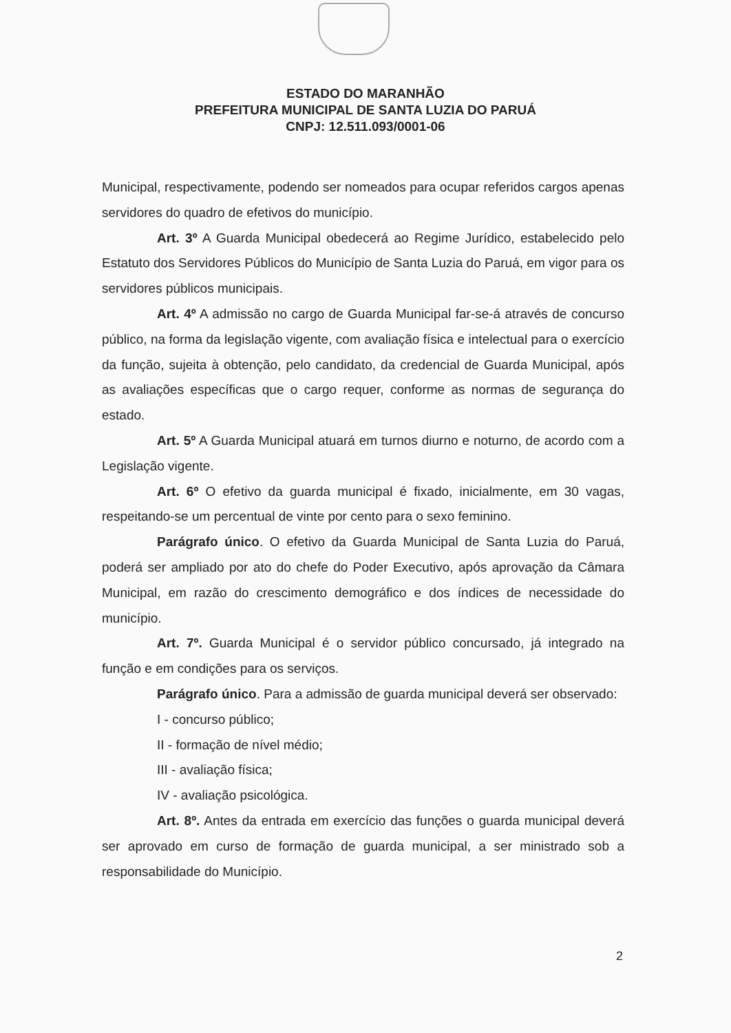ESTADO DO MARANHÃO
PREFEITURA MUNICIPAL DE SANTA LUZIA DO PARUÁ
CNPJ: 12.511.093/0001-06
Municipal, respectivamente, podendo ser nomeados para ocupar referidos cargos apenas servidores do quadro de efetivos do município.
Art. 3º A Guarda Municipal obedecerá ao Regime Jurídico, estabelecido pelo Estatuto dos Servidores Públicos do Município de Santa Luzia do Paruá, em vigor para os servidores públicos municipais.
Art. 4º A admissão no cargo de Guarda Municipal far-se-á através de concurso público, na forma da legislação vigente, com avaliação física e intelectual para o exercício da função, sujeita à obtenção, pelo candidato, da credencial de Guarda Municipal, após as avaliações específicas que o cargo requer, conforme as normas de segurança do estado.
Art. 5º A Guarda Municipal atuará em turnos diurno e noturno, de acordo com a Legislação vigente.
Art. 6º O efetivo da guarda municipal é fixado, inicialmente, em 30 vagas, respeitando-se um percentual de vinte por cento para o sexo feminino.
Parágrafo único. O efetivo da Guarda Municipal de Santa Luzia do Paruá, poderá ser ampliado por ato do chefe do Poder Executivo, após aprovação da Câmara Municipal, em razão do crescimento demográfico e dos índices de necessidade do município.
Art. 7º. Guarda Municipal é o servidor público concursado, já integrado na função e em condições para os serviços.
Parágrafo único. Para a admissão de guarda municipal deverá ser observado:
I - concurso público;
II - formação de nível médio;
III - avaliação física;
IV - avaliação psicológica.
Art. 8º. Antes da entrada em exercício das funções o guarda municipal deverá ser aprovado em curso de formação de guarda municipal, a ser ministrado sob a responsabilidade do Município.
2